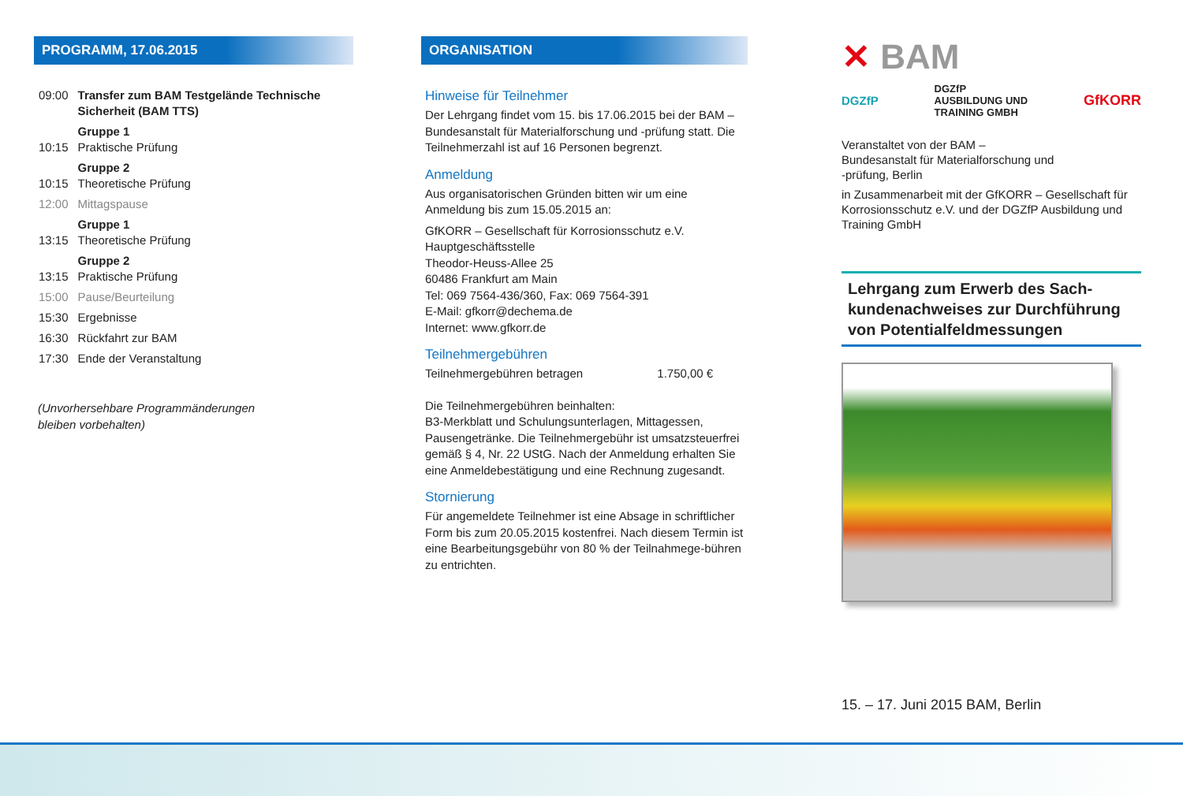PROGRAMM, 17.06.2015
| 09:00 | Transfer zum BAM Testgelände Technische Sicherheit (BAM TTS) |
| 10:15 | Gruppe 1 Praktische Prüfung |
| 10:15 | Gruppe 2 Theoretische Prüfung |
| 12:00 | Mittagspause |
| 13:15 | Gruppe 1 Theoretische Prüfung |
| 13:15 | Gruppe 2 Praktische Prüfung |
| 15:00 | Pause/Beurteilung |
| 15:30 | Ergebnisse |
| 16:30 | Rückfahrt zur BAM |
| 17:30 | Ende der Veranstaltung |
(Unvorhersehbare Programmänderungen
bleiben vorbehalten)
ORGANISATION
Hinweise für Teilnehmer
Der Lehrgang findet vom 15. bis 17.06.2015 bei der BAM – Bundesanstalt für Materialforschung und -prüfung statt. Die Teilnehmerzahl ist auf 16 Personen begrenzt.
Anmeldung
Aus organisatorischen Gründen bitten wir um eine Anmeldung bis zum 15.05.2015 an:
GfKORR – Gesellschaft für Korrosionsschutz e.V.
Hauptgeschäftsstelle
Theodor-Heuss-Allee 25
60486 Frankfurt am Main
Tel: 069 7564-436/360, Fax: 069 7564-391
E-Mail: gfkorr@dechema.de
Internet: www.gfkorr.de
Teilnehmergebühren
Teilnehmergebühren betragen 1.750,00 €
Die Teilnehmergebühren beinhalten:
B3-Merkblatt und Schulungsunterlagen, Mittagessen, Pausengetränke. Die Teilnehmergebühr ist umsatzsteuerfrei gemäß § 4, Nr. 22 UStG. Nach der Anmeldung erhalten Sie eine Anmeldebestätigung und eine Rechnung zugesandt.
Stornierung
Für angemeldete Teilnehmer ist eine Absage in schriftlicher Form bis zum 20.05.2015 kostenfrei. Nach diesem Termin ist eine Bearbeitungsgebühr von 80 % der Teilnahmege-bühren zu entrichten.
✕ BAM
DGZfP DGZfP
AUSBILDUNG UND
TRAINING GMBH GfKORR
Veranstaltet von der BAM –
Bundesanstalt für Materialforschung und
-prüfung, Berlin
in Zusammenarbeit mit der GfKORR – Gesellschaft für Korrosionsschutz e.V. und der DGZfP Ausbildung und Training GmbH
Lehrgang zum Erwerb des Sach-kundenachweises zur Durchführung von Potentialfeldmessungen
15. – 17. Juni 2015 BAM, Berlin